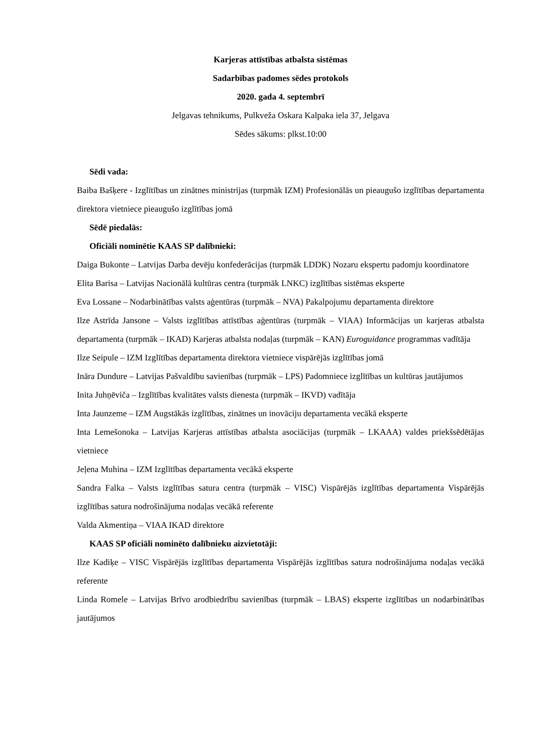Karjeras attīstības atbalsta sistēmas
Sadarbības padomes sēdes protokols
2020. gada 4. septembrī
Jelgavas tehnikums, Pulkveža Oskara Kalpaka iela 37, Jelgava
Sēdes sākums: plkst.10:00
Sēdi vada:
Baiba Bašķere - Izglītības un zinātnes ministrijas (turpmāk IZM) Profesionālās un pieaugušo izglītības departamenta direktora vietniece pieaugušo izglītības jomā
Sēdē piedalās:
Oficiāli nominētie KAAS SP dalībnieki:
Daiga Bukonte – Latvijas Darba devēju konfederācijas (turpmāk LDDK) Nozaru ekspertu padomju koordinatore
Elita Barisa – Latvijas Nacionālā kultūras centra (turpmāk LNKC) izglītības sistēmas eksperte
Eva Lossane – Nodarbinātības valsts aģentūras (turpmāk – NVA) Pakalpojumu departamenta direktore
Ilze Astrīda Jansone – Valsts izglītības attīstības aģentūras (turpmāk – VIAA) Informācijas un karjeras atbalsta departamenta (turpmāk – IKAD) Karjeras atbalsta nodaļas (turpmāk – KAN) Euroguidance programmas vadītāja
Ilze Seipule – IZM Izglītības departamenta direktora vietniece vispārējās izglītības jomā
Ināra Dundure – Latvijas Pašvaldību savienības (turpmāk – LPS) Padomniece izglītības un kultūras jautājumos
Inita Juhņēviča – Izglītības kvalitātes valsts dienesta (turpmāk – IKVD) vadītāja
Inta Jaunzeme – IZM Augstākās izglītības, zinātnes un inovāciju departamenta vecākā eksperte
Inta Lemešonoka – Latvijas Karjeras attīstības atbalsta asociācijas (turpmāk – LKAAA) valdes priekšsēdētājas vietniece
Jeļena Muhina – IZM Izglītības departamenta vecākā eksperte
Sandra Falka – Valsts izglītības satura centra (turpmāk – VISC) Vispārējās izglītības departamenta Vispārējās izglītības satura nodrošinājuma nodaļas vecākā referente
Valda Akmentiņa – VIAA IKAD direktore
KAAS SP oficiāli nominēto dalībnieku aizvietotāji:
Ilze Kadiķe – VISC Vispārējās izglītības departamenta Vispārējās izglītības satura nodrošinājuma nodaļas vecākā referente
Linda Romele – Latvijas Brīvo arodbiedrību savienības (turpmāk – LBAS) eksperte izglītības un nodarbinātības jautājumos